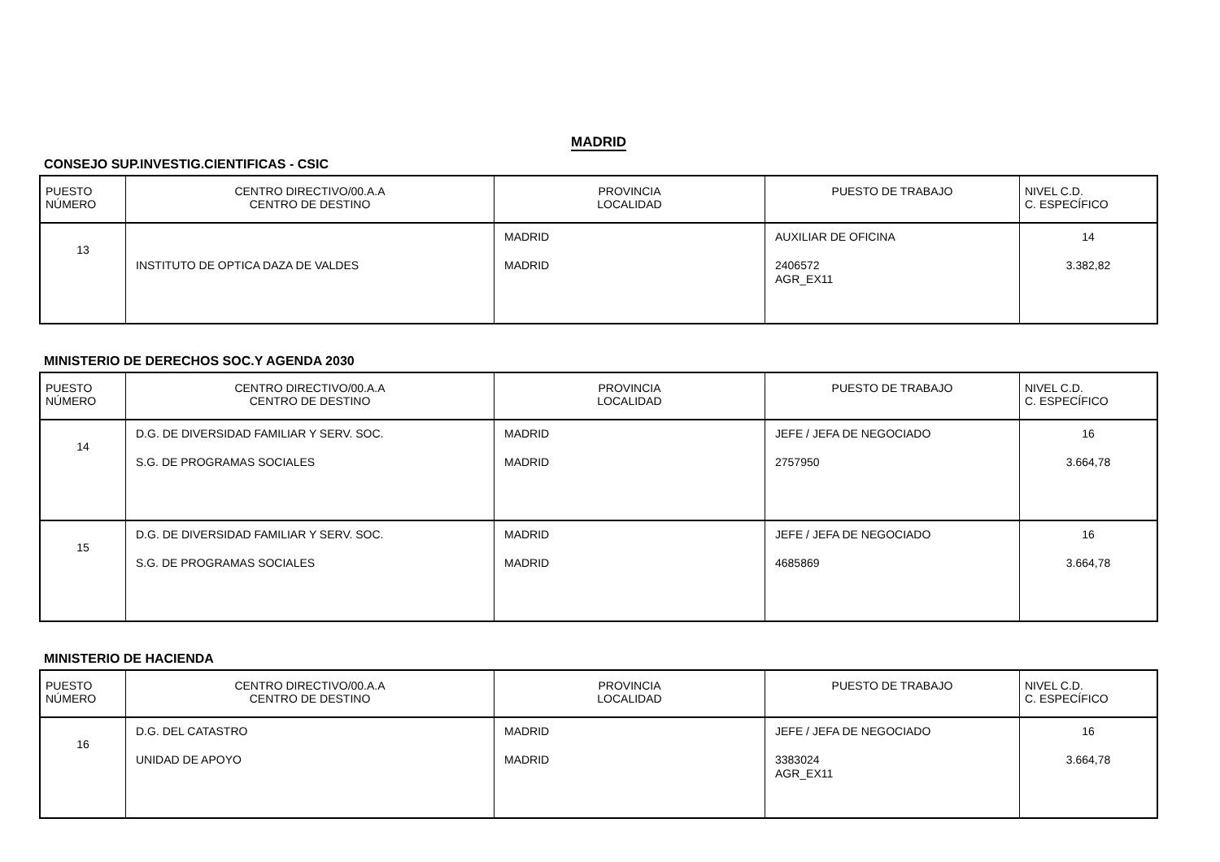MADRID
CONSEJO SUP.INVESTIG.CIENTIFICAS - CSIC
| PUESTO NÚMERO | CENTRO DIRECTIVO/00.A.A CENTRO DE DESTINO | PROVINCIA LOCALIDAD | PUESTO DE TRABAJO | NIVEL C.D. C. ESPECÍFICO |
| --- | --- | --- | --- | --- |
| 13 | INSTITUTO DE OPTICA DAZA DE VALDES | MADRID MADRID | AUXILIAR DE OFICINA 2406572 AGR_EX11 | 14 3.382,82 |
MINISTERIO DE DERECHOS SOC.Y AGENDA 2030
| PUESTO NÚMERO | CENTRO DIRECTIVO/00.A.A CENTRO DE DESTINO | PROVINCIA LOCALIDAD | PUESTO DE TRABAJO | NIVEL C.D. C. ESPECÍFICO |
| --- | --- | --- | --- | --- |
| 14 | D.G. DE DIVERSIDAD FAMILIAR Y SERV. SOC. S.G. DE PROGRAMAS SOCIALES | MADRID MADRID | JEFE / JEFA DE NEGOCIADO 2757950 | 16 3.664,78 |
| 15 | D.G. DE DIVERSIDAD FAMILIAR Y SERV. SOC. S.G. DE PROGRAMAS SOCIALES | MADRID MADRID | JEFE / JEFA DE NEGOCIADO 4685869 | 16 3.664,78 |
MINISTERIO DE HACIENDA
| PUESTO NÚMERO | CENTRO DIRECTIVO/00.A.A CENTRO DE DESTINO | PROVINCIA LOCALIDAD | PUESTO DE TRABAJO | NIVEL C.D. C. ESPECÍFICO |
| --- | --- | --- | --- | --- |
| 16 | D.G. DEL CATASTRO UNIDAD DE APOYO | MADRID MADRID | JEFE / JEFA DE NEGOCIADO 3383024 AGR_EX11 | 16 3.664,78 |